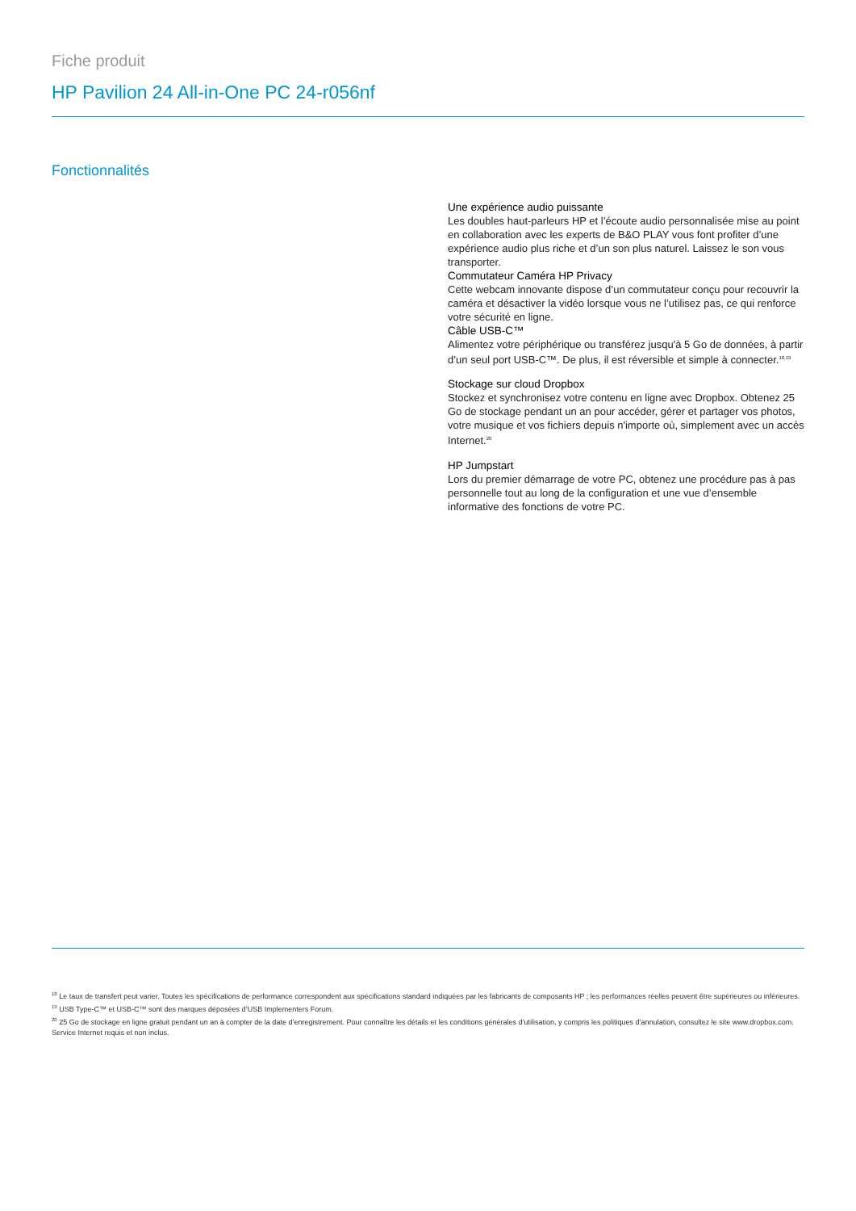Fiche produit
HP Pavilion 24 All-in-One PC 24-r056nf
Fonctionnalités
Une expérience audio puissante
Les doubles haut-parleurs HP et l’écoute audio personnalisée mise au point en collaboration avec les experts de B&O PLAY vous font profiter d’une expérience audio plus riche et d’un son plus naturel. Laissez le son vous transporter.
Commutateur Caméra HP Privacy
Cette webcam innovante dispose d’un commutateur conçu pour recouvrir la caméra et désactiver la vidéo lorsque vous ne l’utilisez pas, ce qui renforce votre sécurité en ligne.
Câble USB-C™
Alimentez votre périphérique ou transférez jusqu'à 5 Go de données, à partir d’un seul port USB-C™. De plus, il est réversible et simple à connecter.<sup>18,19</sup>
Stockage sur cloud Dropbox
Stockez et synchronisez votre contenu en ligne avec Dropbox. Obtenez 25 Go de stockage pendant un an pour accéder, gérer et partager vos photos, votre musique et vos fichiers depuis n'importe où, simplement avec un accès Internet.<sup>20</sup>
HP Jumpstart
Lors du premier démarrage de votre PC, obtenez une procédure pas à pas personnelle tout au long de la configuration et une vue d’ensemble informative des fonctions de votre PC.
<sup>18</sup> Le taux de transfert peut varier. Toutes les spécifications de performance correspondent aux spécifications standard indiquées par les fabricants de composants HP ; les performances réelles peuvent être supérieures ou inférieures.
<sup>19</sup> USB Type-C™ et USB-C™ sont des marques déposées d’USB Implementers Forum.
<sup>20</sup> 25 Go de stockage en ligne gratuit pendant un an à compter de la date d’enregistrement. Pour connaître les détails et les conditions générales d’utilisation, y compris les politiques d’annulation, consultez le site www.dropbox.com. Service Internet requis et non inclus.